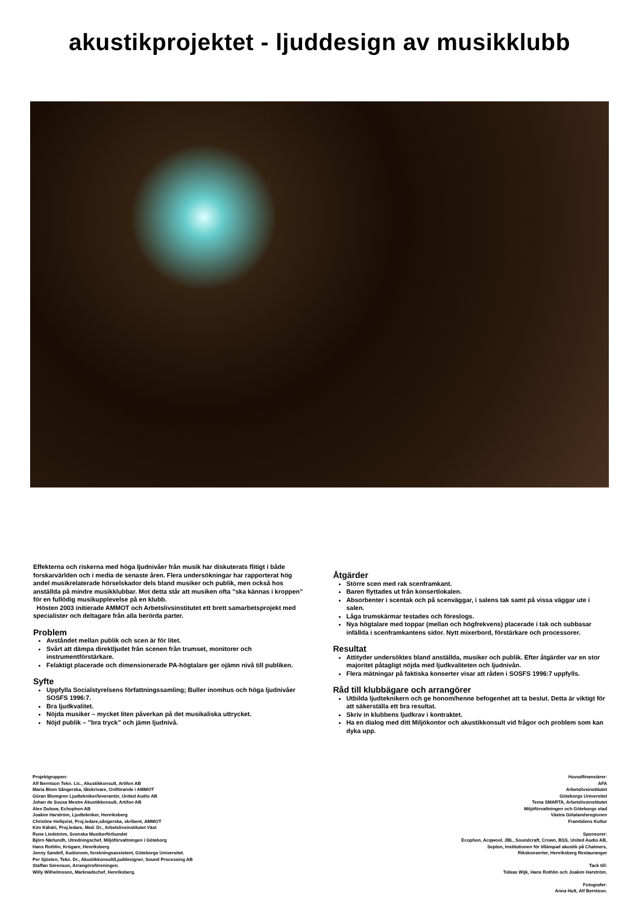akustikprojektet - ljuddesign av musikklubb
Effekterna och riskerna med höga ljudnivåer från musik har diskuterats flitigt i både forskarvärlden och i media de senaste åren. Flera undersökningar har rapporterat hög andel musikrelaterade hörselskador dels bland musiker och publik, men också hos anställda på mindre musikklubbar. Mot detta står att musiken ofta ”ska kännas i kroppen” för en fullödig musikupplevelse på en klubb.
Hösten 2003 initierade AMMOT och Arbetslivsinstitutet ett brett samarbetsprojekt med specialister och deltagare från alla berörda parter.
Problem
Avståndet mellan publik och scen är för litet.
Svårt att dämpa direktljudet från scenen från trumset, monitorer och instrumentförstärkare.
Felaktigt placerade och dimensionerade PA-högtalare ger ojämn nivå till publiken.
Syfte
Uppfylla Socialstyrelsens författningssamling; Buller inomhus och höga ljudnivåer SOSFS 1996:7.
Bra ljudkvalitet.
Nöjda musiker – mycket liten påverkan på det musikaliska uttrycket.
Nöjd publik – ”bra tryck” och jämn ljudnivå.
Åtgärder
Större scen med rak scenframkant.
Baren flyttades ut från konsertlokalen.
Absorbenter i scentak och på scenväggar, i salens tak samt på vissa väggar ute i salen.
Låga trumskärmar testades och föreslogs.
Nya högtalare med toppar (mellan och högfrekvens) placerade i tak och subbasar infällda i scenframkantens sidor. Nytt mixerbord, förstärkare och processorer.
Resultat
Attityder undersöktes bland anställda, musiker och publik. Efter åtgärder var en stor majoritet påtagligt nöjda med ljudkvaliteten och ljudnivån.
Flera mätningar på faktiska konserter visar att råden i SOSFS 1996:7 uppfylls.
Råd till klubbägare och arrangörer
Utbilda ljudteknikern och ge honom/henne befogenhet att ta beslut. Detta är viktigt för att säkerställa ett bra resultat.
Skriv in klubbens ljudkrav i kontraktet.
Ha en dialog med ditt Miljökontor och akustikkonsult vid frågor och problem som kan dyka upp.
Projektgruppen:
Alf Berntson Tekn. Lic., Akustikkonsult, Artifon AB
Maria Blom Sångerska, låtskrivare, Ordförande i AMMOT
Göran Blomgren Ljudtekniker/leverantör, United Audio AB
Johan de Sousa Mestre Akustikkonsult, Artifon AB
Alex Dubow, Echophon AB
Joakim Harström, Ljudtekniker, Henriksberg
Christine Hellqvist, Proj.ledare,sångerska, skribent, AMMOT
Kim Kähäri, Proj.ledare, Med. Dr., Arbetslivsinstitutet Väst
Rune Liedström, Svenska Musikerförbundet
Björn Närlundh, Utredningschef, Miljöförvaltningen i Göteborg
Hans Rothlin, Krögare, Henriksberg
Jenny Sandell, Audionom, forskningsassistent, Göteborgs Universitet.
Per Sjösten, Tekn. Dr., Akustikkonsult/Ljuddesigner, Sound Processing AB
Staffan Sörenson, Arrangörsföreningen.
Willy Wilhelmsson, Marknadschef, Henriksberg.
Huvudfinansiärer:
AFA
Arbetslivsinstitutet
Göteborgs Universitet
Tema SMARTA, Arbetslivsinstitutet
Miljöförvaltningen och Göteborgs stad
Västra Götalandsregionen
Framtidens Kultur
Sponsorer:
Ecophon, Acqwool, JBL, Soundcraft, Crown, BSS, United Audio AB,
Septon, Institutionen för tillämpad akustik på Chalmers,
Rikskonserter, Henriksberg Restauranger
Tack till:
Tobias Wijk, Hans Rothlin och Joakim Harström.
Fotografer:
Anna Hult, Alf Berntson.